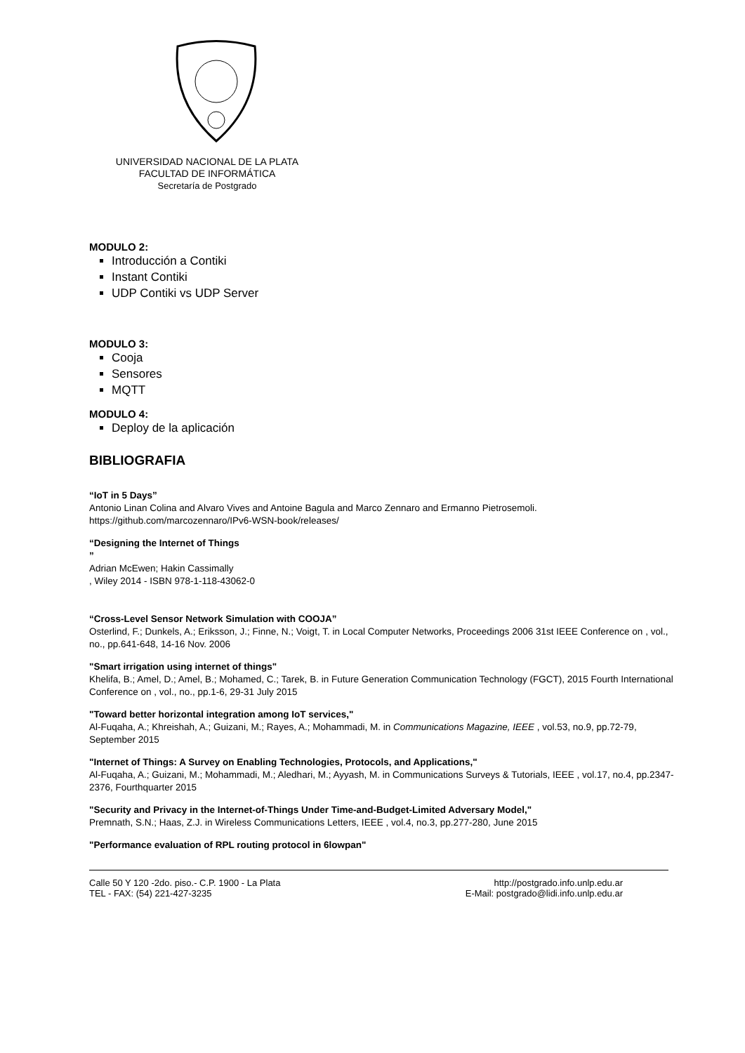UNIVERSIDAD NACIONAL DE LA PLATA
FACULTAD DE INFORMÁTICA
Secretaría de Postgrado
MODULO 2:
Introducción a Contiki
Instant Contiki
UDP Contiki vs UDP Server
MODULO 3:
Cooja
Sensores
MQTT
MODULO 4:
Deploy de la aplicación
BIBLIOGRAFIA
“IoT in 5 Days”
Antonio Linan Colina and Alvaro Vives and Antoine Bagula and Marco Zennaro and Ermanno Pietrosemoli.
https://github.com/marcozennaro/IPv6-WSN-book/releases/
“Designing the Internet of Things
”
Adrian McEwen; Hakin Cassimally
, Wiley 2014 - ISBN 978-1-118-43062-0
“Cross-Level Sensor Network Simulation with COOJA”
Osterlind, F.; Dunkels, A.; Eriksson, J.; Finne, N.; Voigt, T. in Local Computer Networks, Proceedings 2006 31st IEEE Conference on , vol., no., pp.641-648, 14-16 Nov. 2006
"Smart irrigation using internet of things"
Khelifa, B.; Amel, D.; Amel, B.; Mohamed, C.; Tarek, B. in Future Generation Communication Technology (FGCT), 2015 Fourth International Conference on , vol., no., pp.1-6, 29-31 July 2015
"Toward better horizontal integration among IoT services,"
Al-Fuqaha, A.; Khreishah, A.; Guizani, M.; Rayes, A.; Mohammadi, M. in Communications Magazine, IEEE , vol.53, no.9, pp.72-79, September 2015
"Internet of Things: A Survey on Enabling Technologies, Protocols, and Applications,"
Al-Fuqaha, A.; Guizani, M.; Mohammadi, M.; Aledhari, M.; Ayyash, M. in Communications Surveys & Tutorials, IEEE , vol.17, no.4, pp.2347-2376, Fourthquarter 2015
"Security and Privacy in the Internet-of-Things Under Time-and-Budget-Limited Adversary Model,"
Premnath, S.N.; Haas, Z.J. in Wireless Communications Letters, IEEE , vol.4, no.3, pp.277-280, June 2015
"Performance evaluation of RPL routing protocol in 6lowpan"
Calle 50 Y 120 -2do. piso.- C.P. 1900 - La Plata
TEL - FAX: (54) 221-427-3235
http://postgrado.info.unlp.edu.ar
E-Mail: postgrado@lidi.info.unlp.edu.ar